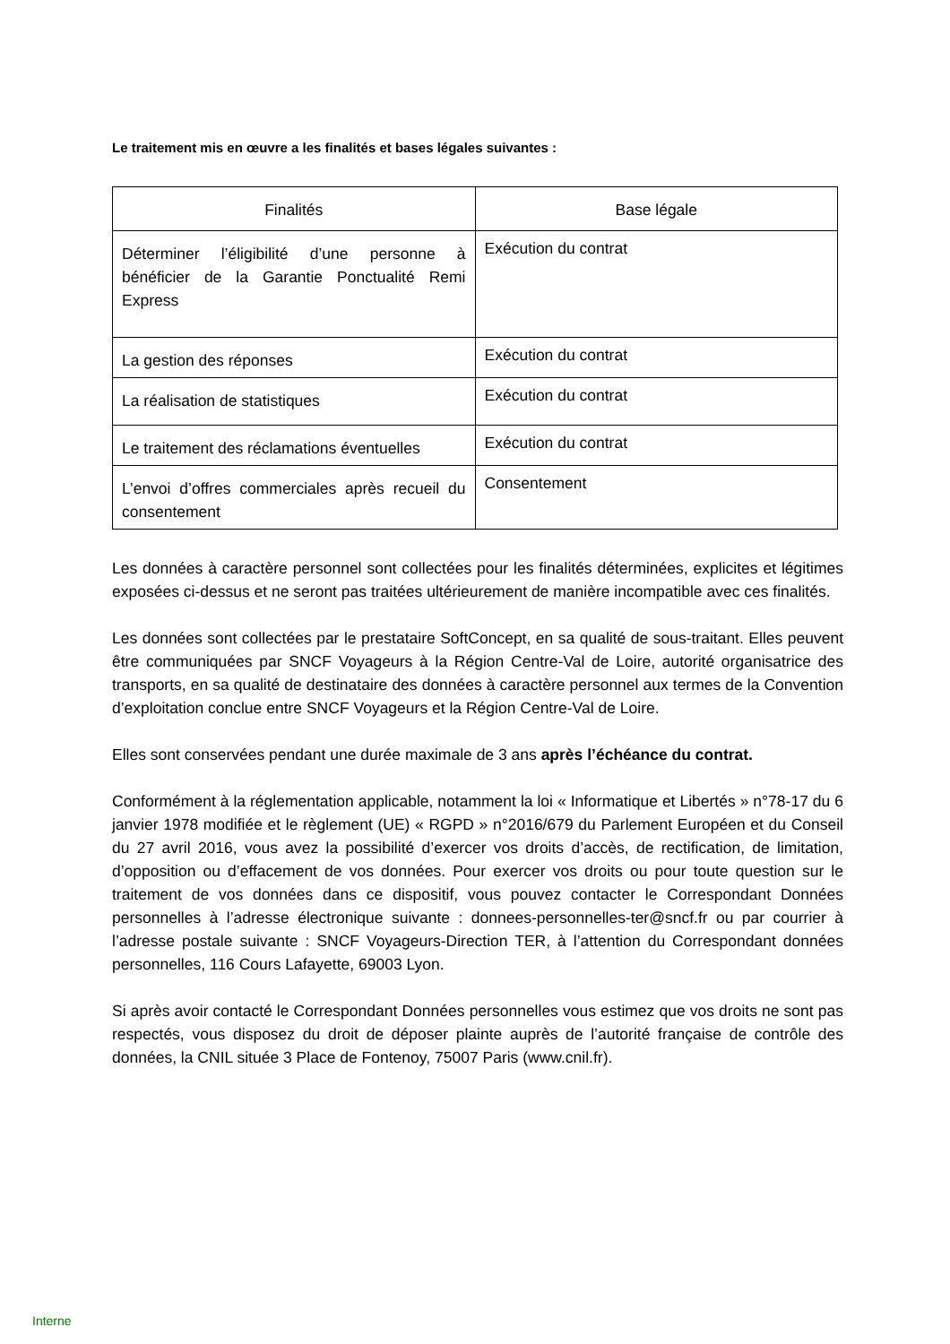Le traitement mis en œuvre a les finalités et bases légales suivantes :
| Finalités | Base légale |
| --- | --- |
| Déterminer l’éligibilité d’une personne à bénéficier de la Garantie Ponctualité Remi Express | Exécution du contrat |
| La gestion des réponses | Exécution du contrat |
| La réalisation de statistiques | Exécution du contrat |
| Le traitement des réclamations éventuelles | Exécution du contrat |
| L’envoi d’offres commerciales après recueil du consentement | Consentement |
Les données à caractère personnel sont collectées pour les finalités déterminées, explicites et légitimes exposées ci-dessus et ne seront pas traitées ultérieurement de manière incompatible avec ces finalités.
Les données sont collectées par le prestataire SoftConcept, en sa qualité de sous-traitant. Elles peuvent être communiquées par SNCF Voyageurs à la Région Centre-Val de Loire, autorité organisatrice des transports, en sa qualité de destinataire des données à caractère personnel aux termes de la Convention d’exploitation conclue entre SNCF Voyageurs et la Région Centre-Val de Loire.
Elles sont conservées pendant une durée maximale de 3 ans après l’échéance du contrat.
Conformément à la réglementation applicable, notamment la loi « Informatique et Libertés » n°78-17 du 6 janvier 1978 modifiée et le règlement (UE) « RGPD » n°2016/679 du Parlement Européen et du Conseil du 27 avril 2016, vous avez la possibilité d’exercer vos droits d’accès, de rectification, de limitation, d’opposition ou d’effacement de vos données. Pour exercer vos droits ou pour toute question sur le traitement de vos données dans ce dispositif, vous pouvez contacter le Correspondant Données personnelles à l’adresse électronique suivante : donnees-personnelles-ter@sncf.fr ou par courrier à l’adresse postale suivante : SNCF Voyageurs-Direction TER, à l’attention du Correspondant données personnelles, 116 Cours Lafayette, 69003 Lyon.
Si après avoir contacté le Correspondant Données personnelles vous estimez que vos droits ne sont pas respectés, vous disposez du droit de déposer plainte auprès de l’autorité française de contrôle des données, la CNIL située 3 Place de Fontenoy, 75007 Paris (www.cnil.fr).
Interne